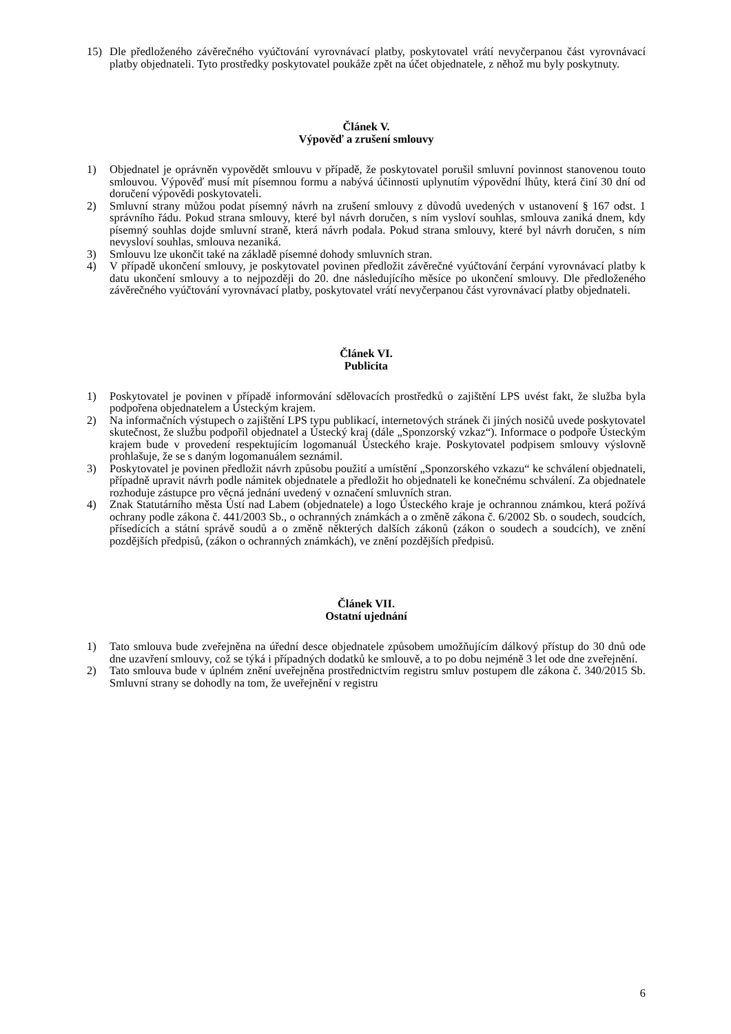15) Dle předloženého závěrečného vyúčtování vyrovnávací platby, poskytovatel vrátí nevyčerpanou část vyrovnávací platby objednateli. Tyto prostředky poskytovatel poukáže zpět na účet objednatele, z něhož mu byly poskytnuty.
Článek V.
Výpověď a zrušení smlouvy
1) Objednatel je oprávněn vypovědět smlouvu v případě, že poskytovatel porušil smluvní povinnost stanovenou touto smlouvou. Výpověď musí mít písemnou formu a nabývá účinnosti uplynutím výpovědní lhůty, která činí 30 dní od doručení výpovědi poskytovateli.
2) Smluvní strany můžou podat písemný návrh na zrušení smlouvy z důvodů uvedených v ustanovení § 167 odst. 1 správního řádu. Pokud strana smlouvy, které byl návrh doručen, s ním vysloví souhlas, smlouva zaniká dnem, kdy písemný souhlas dojde smluvní straně, která návrh podala. Pokud strana smlouvy, které byl návrh doručen, s ním nevysloví souhlas, smlouva nezaniká.
3) Smlouvu lze ukončit také na základě písemné dohody smluvních stran.
4) V případě ukončení smlouvy, je poskytovatel povinen předložit závěrečné vyúčtování čerpání vyrovnávací platby k datu ukončení smlouvy a to nejpozději do 20. dne následujícího měsíce po ukončení smlouvy. Dle předloženého závěrečného vyúčtování vyrovnávací platby, poskytovatel vrátí nevyčerpanou část vyrovnávací platby objednateli.
Článek VI.
Publicita
1) Poskytovatel je povinen v případě informování sdělovacích prostředků o zajištění LPS uvést fakt, že služba byla podpořena objednatelem a Ústeckým krajem.
2) Na informačních výstupech o zajištění LPS typu publikací, internetových stránek či jiných nosičů uvede poskytovatel skutečnost, že službu podpořil objednatel a Ústecký kraj (dále „Sponzorský vzkaz“). Informace o podpoře Ústeckým krajem bude v provedení respektujícím logomanuál Ústeckého kraje. Poskytovatel podpisem smlouvy výslovně prohlašuje, že se s daným logomanuálem seznámil.
3) Poskytovatel je povinen předložit návrh způsobu použití a umístění „Sponzorského vzkazu“ ke schválení objednateli, případně upravit návrh podle námitek objednatele a předložit ho objednateli ke konečnému schválení. Za objednatele rozhoduje zástupce pro věcná jednání uvedený v označení smluvních stran.
4) Znak Statutárního města Ústí nad Labem (objednatele) a logo Ústeckého kraje je ochrannou známkou, která požívá ochrany podle zákona č. 441/2003 Sb., o ochranných známkách a o změně zákona č. 6/2002 Sb. o soudech, soudcích, přísedících a státní správě soudů a o změně některých dalších zákonů (zákon o soudech a soudcích), ve znění pozdějších předpisů, (zákon o ochranných známkách), ve znění pozdějších předpisů.
Článek VII.
Ostatní ujednání
1) Tato smlouva bude zveřejněna na úřední desce objednatele způsobem umožňujícím dálkový přístup do 30 dnů ode dne uzavření smlouvy, což se týká i případných dodatků ke smlouvě, a to po dobu nejméně 3 let ode dne zveřejnění.
2) Tato smlouva bude v úplném znění uveřejněna prostřednictvím registru smluv postupem dle zákona č. 340/2015 Sb. Smluvní strany se dohodly na tom, že uveřejnění v registru
6